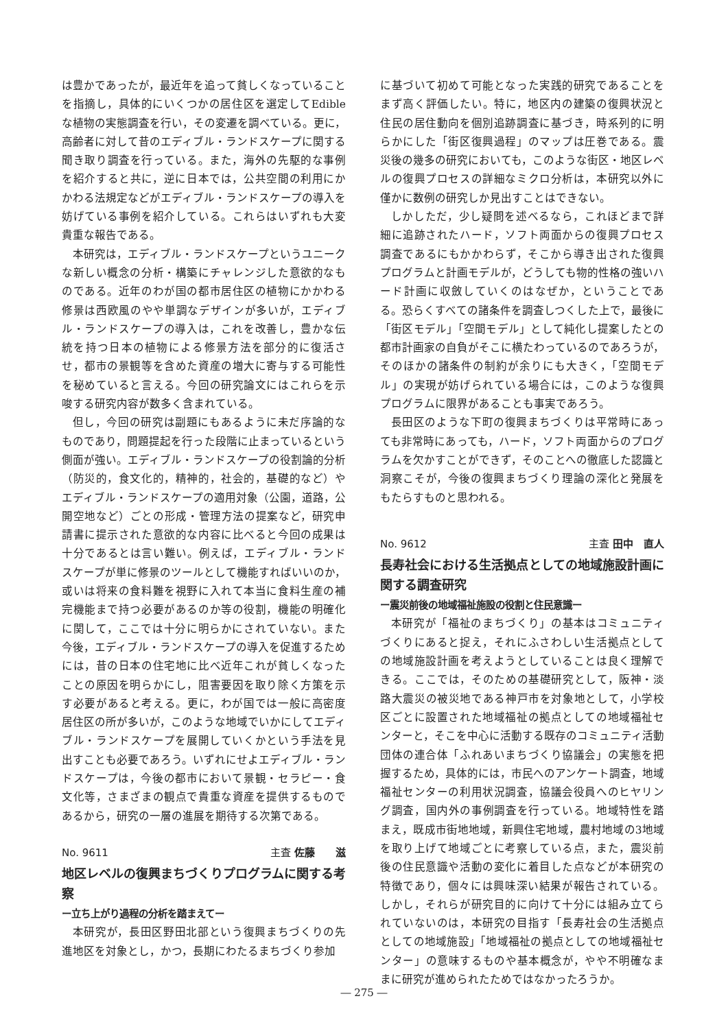は豊かであったが，最近年を追って貧しくなっていることを指摘し，具体的にいくつかの居住区を選定してEdibleな植物の実態調査を行い，その変遷を調べている。更に，高齢者に対して昔のエディブル・ランドスケープに関する聞き取り調査を行っている。また，海外の先駆的な事例を紹介すると共に，逆に日本では，公共空間の利用にかかわる法規定などがエディブル・ランドスケープの導入を妨げている事例を紹介している。これらはいずれも大変貴重な報告である。
本研究は，エディブル・ランドスケープというユニークな新しい概念の分析・構築にチャレンジした意欲的なものである。近年のわが国の都市居住区の植物にかかわる修景は西欧風のやや単調なデザインが多いが，エディブル・ランドスケープの導入は，これを改善し，豊かな伝統を持つ日本の植物による修景方法を部分的に復活させ，都市の景観等を含めた資産の増大に寄与する可能性を秘めていると言える。今回の研究論文にはこれらを示唆する研究内容が数多く含まれている。
但し，今回の研究は副題にもあるように未だ序論的なものであり，問題提起を行った段階に止まっているという側面が強い。エディブル・ランドスケープの役割論的分析（防災的，食文化的，精神的，社会的，基礎的など）やエディブル・ランドスケープの適用対象（公園，道路，公開空地など）ごとの形成・管理方法の提案など，研究申請書に提示された意欲的な内容に比べると今回の成果は十分であるとは言い難い。例えば，エディブル・ランドスケープが単に修景のツールとして機能すればいいのか，或いは将来の食料難を視野に入れて本当に食料生産の補完機能まで持つ必要があるのか等の役割，機能の明確化に関して，ここでは十分に明らかにされていない。また今後，エディブル・ランドスケープの導入を促進するためには，昔の日本の住宅地に比べ近年これが貧しくなったことの原因を明らかにし，阻害要因を取り除く方策を示す必要があると考える。更に，わが国では一般に高密度居住区の所が多いが，このような地域でいかにしてエディブル・ランドスケープを展開していくかという手法を見出すことも必要であろう。いずれにせよエディブル・ランドスケープは，今後の都市において景観・セラピー・食文化等，さまざまの観点で貴重な資産を提供するものであるから，研究の一層の進展を期待する次第である。
No. 9611 主査 佐藤　　滋
地区レベルの復興まちづくりプログラムに関する考察
ー立ち上がり過程の分析を踏まえてー
本研究が，長田区野田北部という復興まちづくりの先進地区を対象とし，かつ，長期にわたるまちづくり参加
に基づいて初めて可能となった実践的研究であることをまず高く評価したい。特に，地区内の建築の復興状況と住民の居住動向を個別追跡調査に基づき，時系列的に明らかにした「街区復興過程」のマップは圧巻である。震災後の幾多の研究においても，このような街区・地区レベルの復興プロセスの詳細なミクロ分析は，本研究以外に僅かに数例の研究しか見出すことはできない。
しかしただ，少し疑問を述べるなら，これほどまで詳細に追跡されたハード，ソフト両面からの復興プロセス調査であるにもかかわらず，そこから導き出された復興プログラムと計画モデルが，どうしても物的性格の強いハード計画に収斂していくのはなぜか，ということである。恐らくすべての諸条件を調査しつくした上で，最後に「街区モデル」「空間モデル」として純化し提案したとの都市計画家の自負がそこに横たわっているのであろうが，そのほかの諸条件の制約が余りにも大きく，「空間モデル」の実現が妨げられている場合には，このような復興プログラムに限界があることも事実であろう。
長田区のような下町の復興まちづくりは平常時にあっても非常時にあっても，ハード，ソフト両面からのプログラムを欠かすことができず，そのことへの徹底した認識と洞察こそが，今後の復興まちづくり理論の深化と発展をもたらすものと思われる。
No. 9612 主査 田中　直人
長寿社会における生活拠点としての地域施設計画に関する調査研究
ー震災前後の地域福祉施設の役割と住民意識ー
本研究が「福祉のまちづくり」の基本はコミュニティづくりにあると捉え，それにふさわしい生活拠点としての地域施設計画を考えようとしていることは良く理解できる。ここでは，そのための基礎研究として，阪神・淡路大震災の被災地である神戸市を対象地として，小学校区ごとに設置された地域福祉の拠点としての地域福祉センターと，そこを中心に活動する既存のコミュニティ活動団体の連合体「ふれあいまちづくり協議会」の実態を把握するため，具体的には，市民へのアンケート調査，地域福祉センターの利用状況調査，協議会役員へのヒヤリング調査，国内外の事例調査を行っている。地域特性を踏まえ，既成市街地地域，新興住宅地域，農村地域の3地域を取り上げて地域ごとに考察している点，また，震災前後の住民意識や活動の変化に着目した点などが本研究の特徴であり，個々には興味深い結果が報告されている。しかし，それらが研究目的に向けて十分には組み立てられていないのは，本研究の目指す「長寿社会の生活拠点としての地域施設」「地域福祉の拠点としての地域福祉センター」の意味するものや基本概念が，やや不明確なままに研究が進められたためではなかったろうか。
― 275 ―